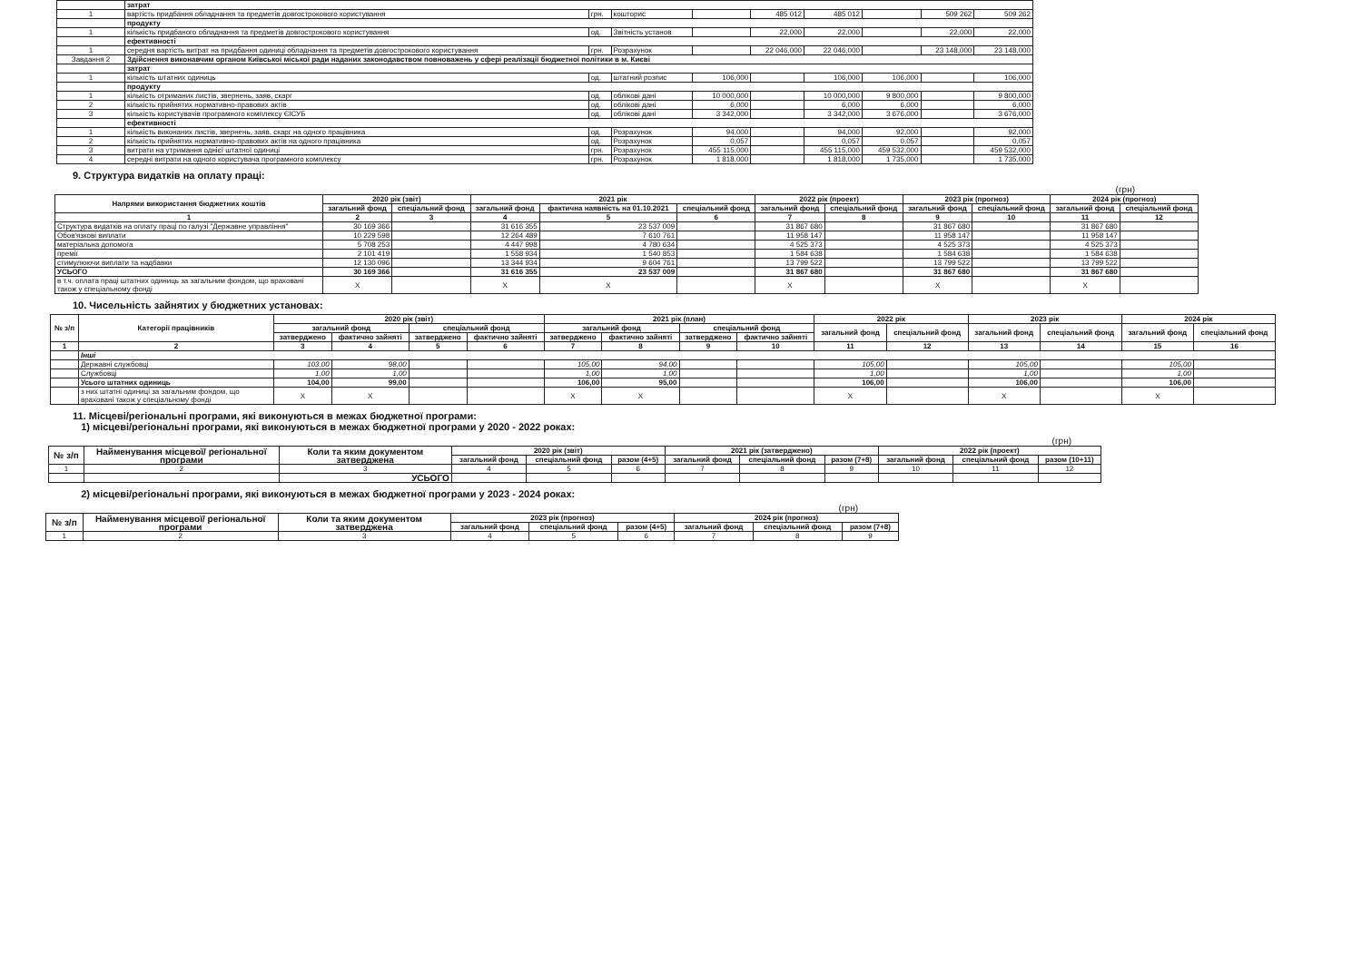| | затрат | | | | | | | | |
| 1 | вартість придбання обладнання та предметів довгострокового користування | грн. | кошторис | | 485 012 | 485 012 | | 509 262 | 509 262 |
| | продукту | | | | | | | | |
| 1 | кількість придбаного обладнання та предметів довгострокового користування | од. | Звітність установ | | 22,000 | 22,000 | | 22,000 | 22,000 |
| | ефективності | | | | | | | | |
| 1 | середня вартість витрат на придбання одиниці обладнання та предметів довгострокового користування | грн. | Розрахунок | | 22 046,000 | 22 046,000 | | 23 148,000 | 23 148,000 |
| Завдання 2 | Здійснення виконавчим органом Київської міської ради наданих законодавством повноважень у сфері реалізації бюджетної політики в м. Києві | | | | | | | | |
| | затрат | | | | | | | | |
| 1 | кількість штатних одиниць | од. | штатний розпис | 106,000 | | 106,000 | 106,000 | | 106,000 |
| | продукту | | | | | | | | |
| 1 | кількість отриманих листів, звернень, заяв, скарг | од. | облікові дані | 10 000,000 | | 10 000,000 | 9 800,000 | | 9 800,000 |
| 2 | кількість прийнятих нормативно-правових актів | од. | облікові дані | 6,000 | | 6,000 | 6,000 | | 6,000 |
| 3 | кількість користувачів програмного комплексу ЄІСУБ | од. | облікові дані | 3 342,000 | | 3 342,000 | 3 676,000 | | 3 676,000 |
| | ефективності | | | | | | | | |
| 1 | кількість виконаних листів, звернень, заяв, скарг на одного працівника | од. | Розрахунок | 94,000 | | 94,000 | 92,000 | | 92,000 |
| 2 | кількість прийнятих нормативно-правових актів на одного працівника | од. | Розрахунок | 0,057 | | 0,057 | 0,057 | | 0,057 |
| 3 | витрати на утримання однієї штатної одиниці | грн. | Розрахунок | 455 115,000 | | 455 115,000 | 459 532,000 | | 459 532,000 |
| 4 | середні витрати на одного користувача програмного комплексу | грн. | Розрахунок | 1 818,000 | | 1 818,000 | 1 735,000 | | 1 735,000 |
9. Структура видатків на оплату праці:
(грн)
| Напрями використання бюджетних коштів | 2020 рік (звіт) | | 2021 рік | | | 2022 рік (проект) | | 2023 рік (прогноз) | | 2024 рік (прогноз) | |
| --- | --- | --- | --- | --- | --- | --- | --- | --- | --- | --- | --- |
| | загальний фонд | спеціальний фонд | загальний фонд | фактична наявність на 01.10.2021 | спеціальний фонд | загальний фонд | спеціальний фонд | загальний фонд | спеціальний фонд | загальний фонд | спеціальний фонд |
| 1 | 2 | 3 | 4 | 5 | 6 | 7 | 8 | 9 | 10 | 11 | 12 |
| Структура видатків на оплату праці по галузі "Державне управління" | 30 169 366 | | 31 616 355 | 23 537 009 | | 31 867 680 | | 31 867 680 | | 31 867 680 | |
| Обов'язкові виплати | 10 229 598 | | 12 264 489 | 7 610 761 | | 11 958 147 | | 11 958 147 | | 11 958 147 | |
| матеріальна допомога | 5 708 253 | | 4 447 998 | 4 780 634 | | 4 525 373 | | 4 525 373 | | 4 525 373 | |
| премії | 2 101 419 | | 1 558 934 | 1 540 853 | | 1 584 638 | | 1 584 638 | | 1 584 638 | |
| стимулюючи виплати та надбавки | 12 130 096 | | 13 344 934 | 9 604 761 | | 13 799 522 | | 13 799 522 | | 13 799 522 | |
| УСЬОГО | 30 169 366 | | 31 616 355 | 23 537 009 | | 31 867 680 | | 31 867 680 | | 31 867 680 | |
| в т.ч. оплата праці штатних одиниць за загальним фондом, що враховані також у спеціальному фонді | X | | X | X | | X | | X | | X | |
10. Чисельність зайнятих у бюджетних установах:
| № з/п | Категорії працівників | 2020 рік (звіт) | | | | 2021 рік (план) | | | | 2022 рік | | 2023 рік | | 2024 рік | |
| --- | --- | --- | --- | --- | --- | --- | --- | --- | --- | --- | --- | --- | --- | --- | --- |
| | | загальний фонд | | спеціальний фонд | | загальний фонд | | спеціальний фонд | | загальний фонд | спеціальний фонд | загальний фонд | спеціальний фонд | загальний фонд | спеціальний фонд |
| | | затверджено | фактично зайняті | затверджено | фактично зайняті | затверджено | фактично зайняті | затверджено | фактично зайняті | | | | | | |
| 1 | 2 | 3 | 4 | 5 | 6 | 7 | 8 | 9 | 10 | 11 | 12 | 13 | 14 | 15 | 16 |
| | Інші | | | | | | | | | | | | | | |
| | Державні службовці | 103,00 | 98,00 | | | 105,00 | 94,00 | | | 105,00 | | 105,00 | | 105,00 | |
| | Службовці | 1,00 | 1,00 | | | 1,00 | 1,00 | | | 1,00 | | 1,00 | | 1,00 | |
| | Усього штатних одиниць | 104,00 | 99,00 | | | 106,00 | 95,00 | | | 106,00 | | 106,00 | | 106,00 | |
| | з них штатні одиниці за загальним фондом, що враховані також у спеціальному фонді | X | X | | | X | X | | | X | | X | | X | |
11. Місцеві/регіональні програми, які виконуються в межах бюджетної програми:
1) місцеві/регіональні програми, які виконуються в межах бюджетної програми у 2020 - 2022 роках:
(грн)
| № з/п | Найменування місцевої/ регіональної програми | Коли та яким документом затверджена | 2020 рік (звіт) | | | 2021 рік (затверджено) | | | 2022 рік (проект) | | |
| --- | --- | --- | --- | --- | --- | --- | --- | --- | --- | --- | --- |
| | | | загальний фонд | спеціальний фонд | разом (4+5) | загальний фонд | спеціальний фонд | разом (7+8) | загальний фонд | спеціальний фонд | разом (10+11) |
| 1 | 2 | 3 | 4 | 5 | 6 | 7 | 8 | 9 | 10 | 11 | 12 |
| | | УСЬОГО | | | | | | | | | |
2) місцеві/регіональні програми, які виконуються в межах бюджетної програми у 2023 - 2024 роках:
(грн)
| № з/п | Найменування місцевої/ регіональної програми | Коли та яким документом затверджена | 2023 рік (прогноз) | | | 2024 рік (прогноз) | | |
| --- | --- | --- | --- | --- | --- | --- | --- | --- |
| | | | загальний фонд | спеціальний фонд | разом (4+5) | загальний фонд | спеціальний фонд | разом (7+8) |
| 1 | 2 | 3 | 4 | 5 | 6 | 7 | 8 | 9 |